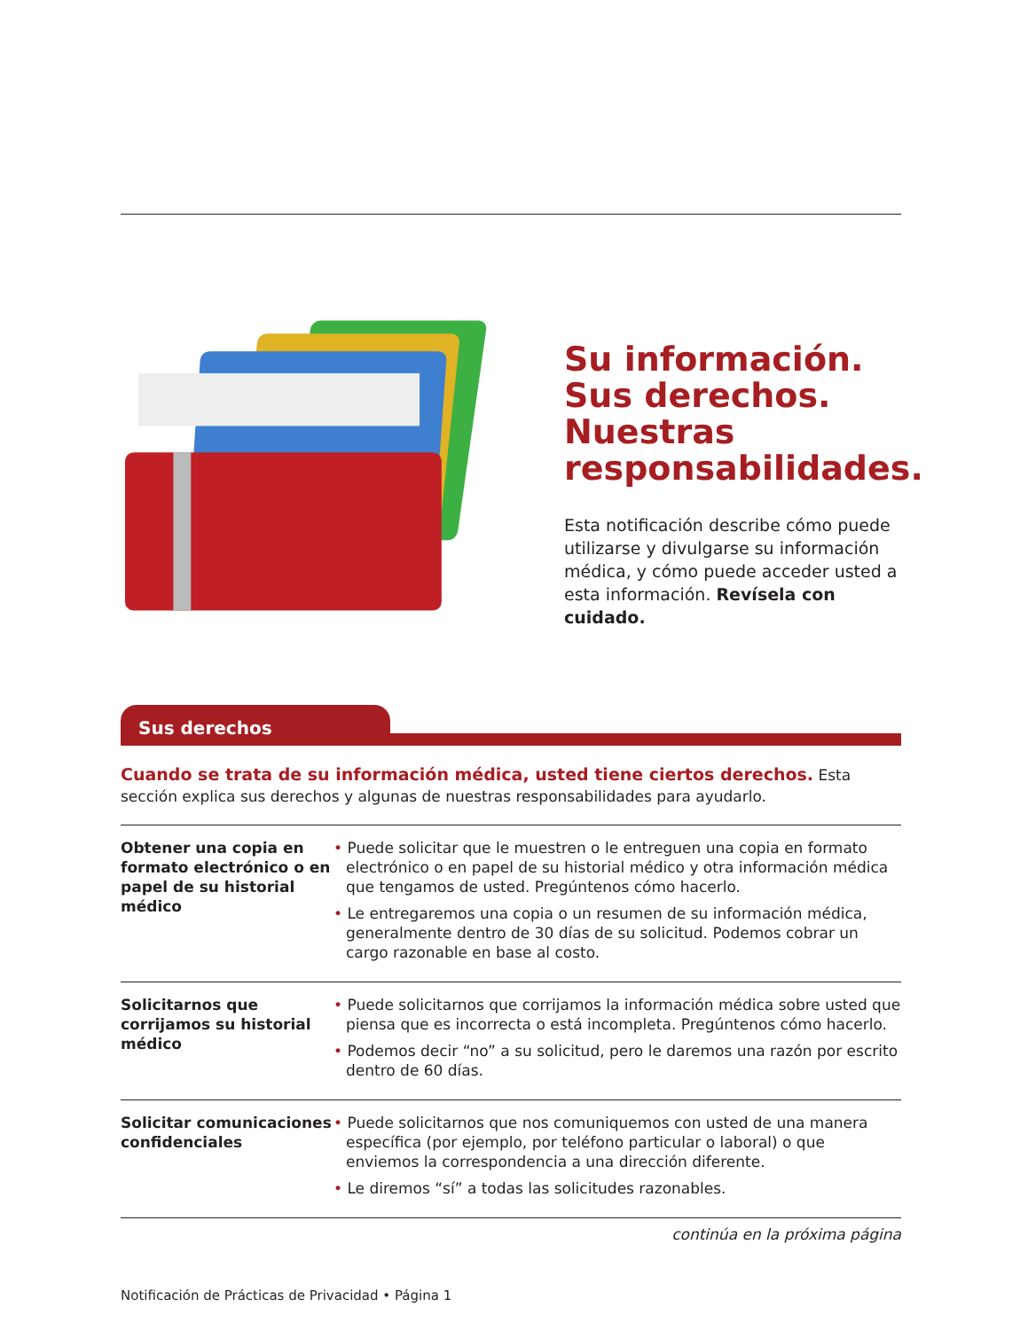Su información.
Sus derechos.
Nuestras
responsabilidades.
Esta notificación describe cómo puede utilizarse y divulgarse su información médica, y cómo puede acceder usted a esta información. Revísela con cuidado.
Sus derechos
Cuando se trata de su información médica, usted tiene ciertos derechos. Esta sección explica sus derechos y algunas de nuestras responsabilidades para ayudarlo.
| Obtener una copia en formato electrónico o en papel de su historial médico | • Puede solicitar que le muestren o le entreguen una copia en formato electrónico o en papel de su historial médico y otra información médica que tengamos de usted. Pregúntenos cómo hacerlo. • Le entregaremos una copia o un resumen de su información médica, generalmente dentro de 30 días de su solicitud. Podemos cobrar un cargo razonable en base al costo. |
| Solicitarnos que corrijamos su historial médico | • Puede solicitarnos que corrijamos la información médica sobre usted que piensa que es incorrecta o está incompleta. Pregúntenos cómo hacerlo. • Podemos decir “no” a su solicitud, pero le daremos una razón por escrito dentro de 60 días. |
| Solicitar comunicaciones confidenciales | • Puede solicitarnos que nos comuniquemos con usted de una manera específica (por ejemplo, por teléfono particular o laboral) o que enviemos la correspondencia a una dirección diferente. • Le diremos “sí” a todas las solicitudes razonables. |
continúa en la próxima página
Notificación de Prácticas de Privacidad • Página 1